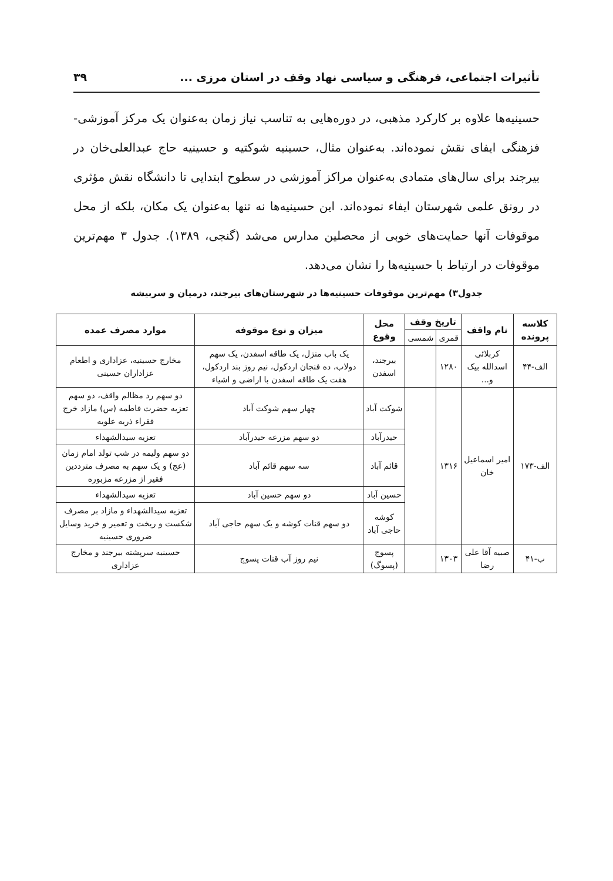تأثیرات اجتماعی، فرهنگی و سیاسی نهاد وقف در استان مرزی ... ۳۹
حسینیه‌ها علاوه بر کارکرد مذهبی، در دوره‌هایی به تناسب نیاز زمان به‌عنوان یک مرکز آموزشی- فزهنگی ایفای نقش نموده‌اند. به‌عنوان مثال، حسینیه شوکتیه و حسینیه حاج عبدالعلی‌خان در بیرجند برای سال‌های متمادی به‌عنوان مراکز آموزشی در سطوح ابتدایی تا دانشگاه نقش مؤثری در رونق علمی شهرستان ایفاء نموده‌اند. این حسینیه‌ها نه تنها به‌عنوان یک مکان، بلکه از محل موقوفات آنها حمایت‌های خوبی از محصلین مدارس می‌شد (گنجی، ۱۳۸۹). جدول ۳ مهم‌ترین موقوفات در ارتباط با حسینیه‌ها را نشان می‌دهد.
جدول۳) مهم‌ترین موقوفات حسینیه‌ها در شهرستان‌های بیرجند، درمیان و سربیشه
| کلاسه پرونده | نام واقف | تاریخ وقف | | محل وقوع | میزان و نوع موقوفه | موارد مصرف عمده |
| --- | --- | --- | --- | --- | --- | --- |
| | | قمری | شمسی | | | |
| الف-۴۴ | کربلائی اسدالله بیک و... | ۱۲۸۰ | | بیرجند، اسفدن | یک باب منزل، یک طاقه اسفدن، یک سهم دولاب، ده فنجان اردکول، نیم روز بند اردکول، هفت یک طاقه اسفدن با اراضی و اشیاء | مخارج حسینیه، عزاداری و اطعام عزاداران حسینی |
| الف-۱۷۳ | امیر اسماعیل خان | ۱۳۱۶ | | شوکت آباد | چهار سهم شوکت آباد | دو سهم رد مظالم واقف، دو سهم تعزیه حضرت فاطمه (س) مازاد خرج فقراء ذریه علویه |
| | | | | حیدرآباد | دو سهم مزرعه حیدرآباد | تعزیه سیدالشهداء |
| | | | | قائم آباد | سه سهم قائم آباد | دو سهم ولیمه در شب تولد امام زمان (عج) و یک سهم به مصرف مترددین فقیر از مزرعه مزبوره |
| | | | | حسین آباد | دو سهم حسین آباد | تعزیه سیدالشهداء |
| | | | | کوشه حاجی آباد | دو سهم قنات کوشه و یک سهم حاجی آباد | تعزیه سیدالشهداء و مازاد بر مصرف شکست و ریخت و تعمیر و خرید وسایل ضروری حسینیه |
| ب-۴۱ | صبیه آقا علی رضا | ۱۳۰۳ | | پسوج (پسوگ) | نیم روز آب قنات پسوج | حسینیه سرپشته بیرجند و مخارج عزاداری |